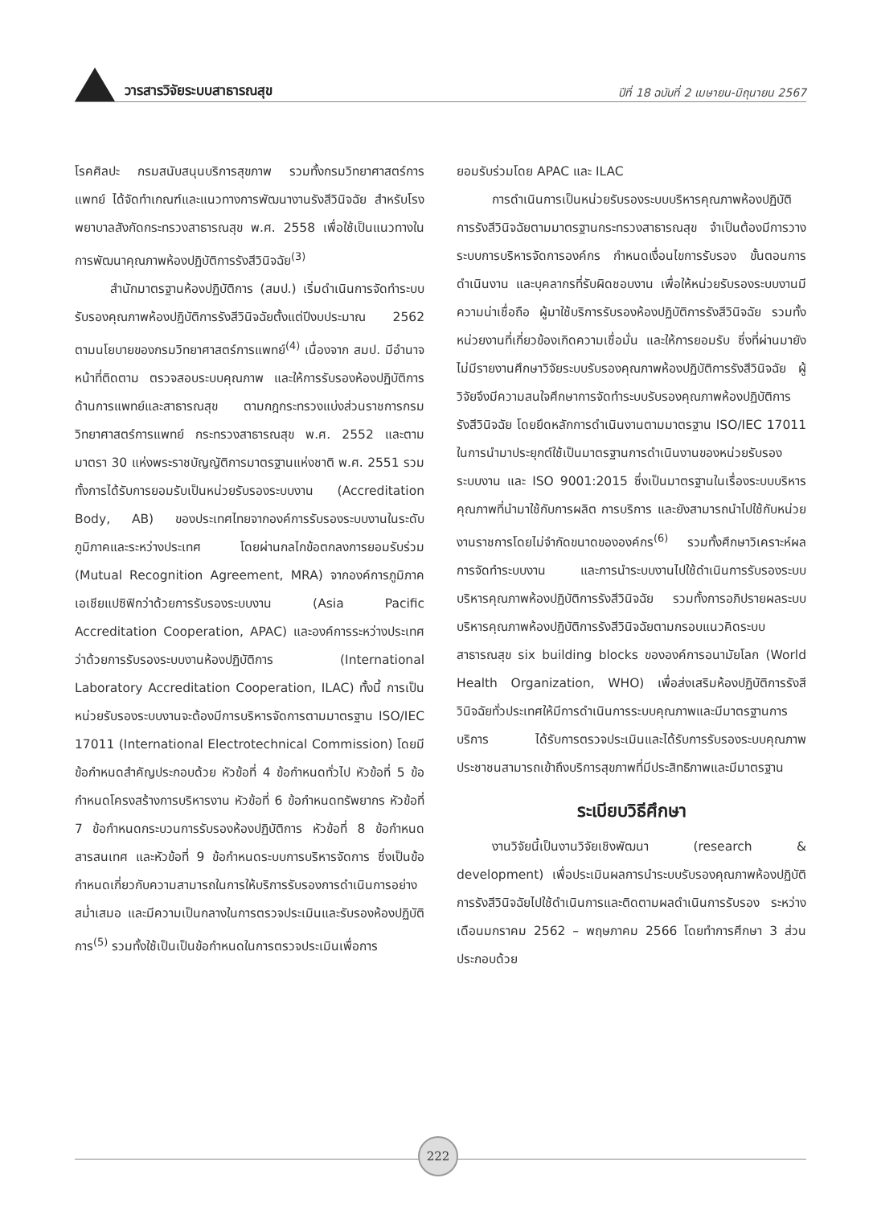วารสารวิจัยระบบสาธารณสุข
ปีที่ 18 ฉบับที่ 2 เมษายน-มิถุนายน 2567
โรคศิลปะ กรมสนับสนุนบริการสุขภาพ รวมทั้งกรมวิทยาศาสตร์การแพทย์ ได้จัดทำเกณฑ์และแนวทางการพัฒนางานรังสีวินิจฉัย สำหรับโรงพยาบาลสังกัดกระทรวงสาธารณสุข พ.ศ. 2558 เพื่อใช้เป็นแนวทางในการพัฒนาคุณภาพห้องปฏิบัติการรังสีวินิจฉัย<sup>(3)</sup>
สำนักมาตรฐานห้องปฏิบัติการ (สมป.) เริ่มดำเนินการจัดทำระบบรับรองคุณภาพห้องปฏิบัติการรังสีวินิจฉัยตั้งแต่ปีงบประมาณ 2562 ตามนโยบายของกรมวิทยาศาสตร์การแพทย์<sup>(4)</sup> เนื่องจาก สมป. มีอำนาจหน้าที่ติดตาม ตรวจสอบระบบคุณภาพ และให้การรับรองห้องปฏิบัติการด้านการแพทย์และสาธารณสุข ตามกฎกระทรวงแบ่งส่วนราชการกรมวิทยาศาสตร์การแพทย์ กระทรวงสาธารณสุข พ.ศ. 2552 และตามมาตรา 30 แห่งพระราชบัญญัติการมาตรฐานแห่งชาติ พ.ศ. 2551 รวมทั้งการได้รับการยอมรับเป็นหน่วยรับรองระบบงาน (Accreditation Body, AB) ของประเทศไทยจากองค์การรับรองระบบงานในระดับภูมิภาคและระหว่างประเทศ โดยผ่านกลไกข้อตกลงการยอมรับร่วม (Mutual Recognition Agreement, MRA) จากองค์การภูมิภาคเอเชียแปซิฟิกว่าด้วยการรับรองระบบงาน (Asia Pacific Accreditation Cooperation, APAC) และองค์การระหว่างประเทศว่าด้วยการรับรองระบบงานห้องปฏิบัติการ (International Laboratory Accreditation Cooperation, ILAC) ทั้งนี้ การเป็นหน่วยรับรองระบบงานจะต้องมีการบริหารจัดการตามมาตรฐาน ISO/IEC 17011 (International Electrotechnical Commission) โดยมีข้อกำหนดสำคัญประกอบด้วย หัวข้อที่ 4 ข้อกำหนดทั่วไป หัวข้อที่ 5 ข้อกำหนดโครงสร้างการบริหารงาน หัวข้อที่ 6 ข้อกำหนดทรัพยากร หัวข้อที่ 7 ข้อกำหนดกระบวนการรับรองห้องปฏิบัติการ หัวข้อที่ 8 ข้อกำหนดสารสนเทศ และหัวข้อที่ 9 ข้อกำหนดระบบการบริหารจัดการ ซึ่งเป็นข้อกำหนดเกี่ยวกับความสามารถในการให้บริการรับรองการดำเนินการอย่างสม่ำเสมอ และมีความเป็นกลางในการตรวจประเมินและรับรองห้องปฏิบัติการ<sup>(5)</sup> รวมทั้งใช้เป็นเป็นข้อกำหนดในการตรวจประเมินเพื่อการ
ยอมรับร่วมโดย APAC และ ILAC
การดำเนินการเป็นหน่วยรับรองระบบบริหารคุณภาพห้องปฏิบัติการรังสีวินิจฉัยตามมาตรฐานกระทรวงสาธารณสุข จำเป็นต้องมีการวางระบบการบริหารจัดการองค์กร กำหนดเงื่อนไขการรับรอง ขั้นตอนการดำเนินงาน และบุคลากรที่รับผิดชอบงาน เพื่อให้หน่วยรับรองระบบงานมีความน่าเชื่อถือ ผู้มาใช้บริการรับรองห้องปฏิบัติการรังสีวินิจฉัย รวมทั้งหน่วยงานที่เกี่ยวข้องเกิดความเชื่อมั่น และให้การยอมรับ ซึ่งที่ผ่านมายังไม่มีรายงานศึกษาวิจัยระบบรับรองคุณภาพห้องปฏิบัติการรังสีวินิจฉัย ผู้วิจัยจึงมีความสนใจศึกษาการจัดทำระบบรับรองคุณภาพห้องปฏิบัติการรังสีวินิจฉัย โดยยึดหลักการดำเนินงานตามมาตรฐาน ISO/IEC 17011 ในการนำมาประยุกต์ใช้เป็นมาตรฐานการดำเนินงานของหน่วยรับรองระบบงาน และ ISO 9001:2015 ซึ่งเป็นมาตรฐานในเรื่องระบบบริหารคุณภาพที่นำมาใช้กับการผลิต การบริการ และยังสามารถนำไปใช้กับหน่วยงานราชการโดยไม่จำกัดขนาดขององค์กร<sup>(6)</sup> รวมทั้งศึกษาวิเคราะห์ผลการจัดทำระบบงาน และการนำระบบงานไปใช้ดำเนินการรับรองระบบบริหารคุณภาพห้องปฏิบัติการรังสีวินิจฉัย รวมทั้งการอภิปรายผลระบบบริหารคุณภาพห้องปฏิบัติการรังสีวินิจฉัยตามกรอบแนวคิดระบบสาธารณสุข six building blocks ขององค์การอนามัยโลก (World Health Organization, WHO) เพื่อส่งเสริมห้องปฏิบัติการรังสีวินิจฉัยทั่วประเทศให้มีการดำเนินการระบบคุณภาพและมีมาตรฐานการบริการ ได้รับการตรวจประเมินและได้รับการรับรองระบบคุณภาพ ประชาชนสามารถเข้าถึงบริการสุขภาพที่มีประสิทธิภาพและมีมาตรฐาน
ระเบียบวิธีศึกษา
งานวิจัยนี้เป็นงานวิจัยเชิงพัฒนา (research & development) เพื่อประเมินผลการนำระบบรับรองคุณภาพห้องปฏิบัติการรังสีวินิจฉัยไปใช้ดำเนินการและติดตามผลดำเนินการรับรอง ระหว่าง เดือนมกราคม 2562 – พฤษภาคม 2566 โดยทำการศึกษา 3 ส่วน ประกอบด้วย
222